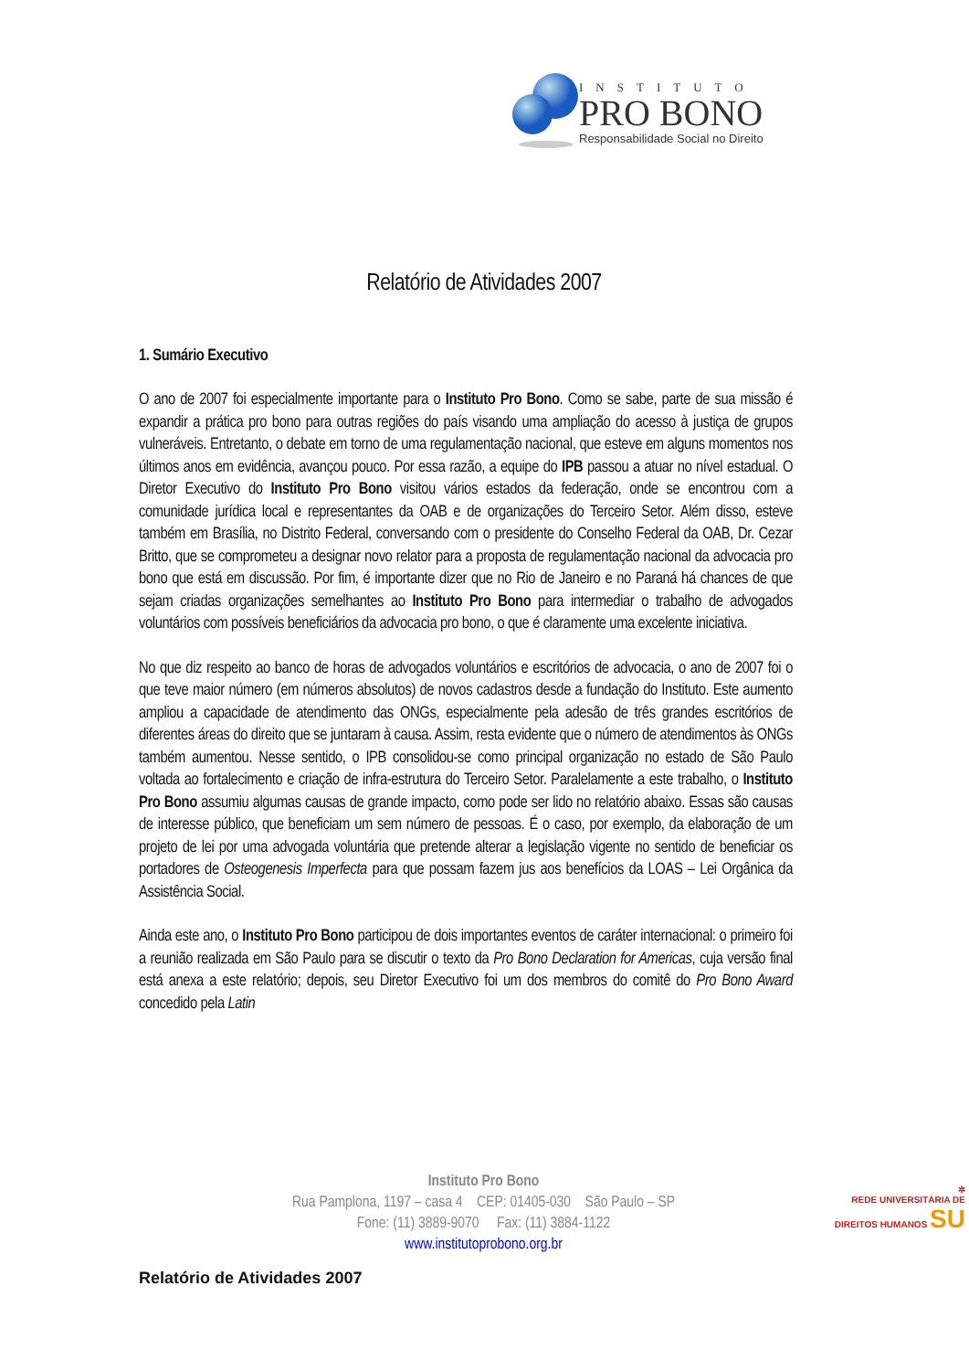INSTITUTO
PRO BONO
Responsabilidade Social no Direito
Relatório de Atividades 2007
1. Sumário Executivo
O ano de 2007 foi especialmente importante para o Instituto Pro Bono. Como se sabe, parte de sua missão é expandir a prática pro bono para outras regiões do país visando uma ampliação do acesso à justiça de grupos vulneráveis. Entretanto, o debate em torno de uma regulamentação nacional, que esteve em alguns momentos nos últimos anos em evidência, avançou pouco. Por essa razão, a equipe do IPB passou a atuar no nível estadual. O Diretor Executivo do Instituto Pro Bono visitou vários estados da federação, onde se encontrou com a comunidade jurídica local e representantes da OAB e de organizações do Terceiro Setor. Além disso, esteve também em Brasília, no Distrito Federal, conversando com o presidente do Conselho Federal da OAB, Dr. Cezar Britto, que se comprometeu a designar novo relator para a proposta de regulamentação nacional da advocacia pro bono que está em discussão. Por fim, é importante dizer que no Rio de Janeiro e no Paraná há chances de que sejam criadas organizações semelhantes ao Instituto Pro Bono para intermediar o trabalho de advogados voluntários com possíveis beneficiários da advocacia pro bono, o que é claramente uma excelente iniciativa.
No que diz respeito ao banco de horas de advogados voluntários e escritórios de advocacia, o ano de 2007 foi o que teve maior número (em números absolutos) de novos cadastros desde a fundação do Instituto. Este aumento ampliou a capacidade de atendimento das ONGs, especialmente pela adesão de três grandes escritórios de diferentes áreas do direito que se juntaram à causa. Assim, resta evidente que o número de atendimentos às ONGs também aumentou. Nesse sentido, o IPB consolidou-se como principal organização no estado de São Paulo voltada ao fortalecimento e criação de infra-estrutura do Terceiro Setor. Paralelamente a este trabalho, o Instituto Pro Bono assumiu algumas causas de grande impacto, como pode ser lido no relatório abaixo. Essas são causas de interesse público, que beneficiam um sem número de pessoas. É o caso, por exemplo, da elaboração de um projeto de lei por uma advogada voluntária que pretende alterar a legislação vigente no sentido de beneficiar os portadores de Osteogenesis Imperfecta para que possam fazem jus aos benefícios da LOAS – Lei Orgânica da Assistência Social.
Ainda este ano, o Instituto Pro Bono participou de dois importantes eventos de caráter internacional: o primeiro foi a reunião realizada em São Paulo para se discutir o texto da Pro Bono Declaration for Americas, cuja versão final está anexa a este relatório; depois, seu Diretor Executivo foi um dos membros do comitê do Pro Bono Award concedido pela Latin
Instituto Pro Bono
Rua Pamplona, 1197 – casa 4 CEP: 01405-030 São Paulo – SP
Fone: (11) 3889-9070 Fax: (11) 3884-1122
www.institutoprobono.org.br
✲
REDE UNIVERSITÁRIA DE
DIREITOS HUMANOS SU
Relatório de Atividades 2007